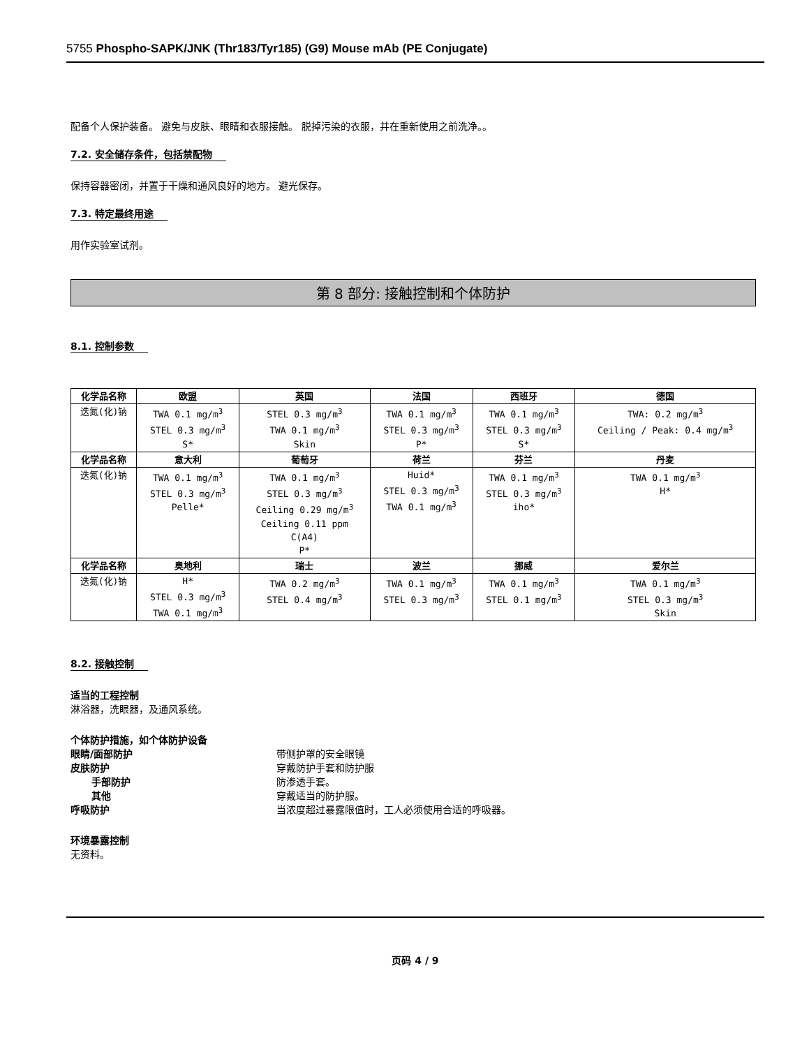5755 Phospho-SAPK/JNK (Thr183/Tyr185) (G9) Mouse mAb (PE Conjugate)
配备个人保护装备。 避免与皮肤、眼睛和衣服接触。 脱掉污染的衣服，并在重新使用之前洗净。。
7.2. 安全储存条件，包括禁配物
保持容器密闭，并置于干燥和通风良好的地方。 避光保存。
7.3. 特定最终用途
用作实验室试剂。
第 8 部分: 接触控制和个体防护
8.1. 控制参数
| 化学品名称 | 欧盟 | 英国 | 法国 | 西班牙 | 德国 |
| --- | --- | --- | --- | --- | --- |
| 迭氮(化)钠 | TWA 0.1 mg/m<sup>3</sup> STEL 0.3 mg/m<sup>3</sup> S* | STEL 0.3 mg/m<sup>3</sup> TWA 0.1 mg/m<sup>3</sup> Skin | TWA 0.1 mg/m<sup>3</sup> STEL 0.3 mg/m<sup>3</sup> P* | TWA 0.1 mg/m<sup>3</sup> STEL 0.3 mg/m<sup>3</sup> S* | TWA: 0.2 mg/m<sup>3</sup> Ceiling / Peak: 0.4 mg/m<sup>3</sup> |
| 化学品名称 | 意大利 | 葡萄牙 | 荷兰 | 芬兰 | 丹麦 |
| 迭氮(化)钠 | TWA 0.1 mg/m<sup>3</sup> STEL 0.3 mg/m<sup>3</sup> Pelle* | TWA 0.1 mg/m<sup>3</sup> STEL 0.3 mg/m<sup>3</sup> Ceiling 0.29 mg/m<sup>3</sup> Ceiling 0.11 ppm C(A4) P* | Huid* STEL 0.3 mg/m<sup>3</sup> TWA 0.1 mg/m<sup>3</sup> | TWA 0.1 mg/m<sup>3</sup> STEL 0.3 mg/m<sup>3</sup> iho* | TWA 0.1 mg/m<sup>3</sup> H* |
| 化学品名称 | 奥地利 | 瑞士 | 波兰 | 挪威 | 爱尔兰 |
| 迭氮(化)钠 | H* STEL 0.3 mg/m<sup>3</sup> TWA 0.1 mg/m<sup>3</sup> | TWA 0.2 mg/m<sup>3</sup> STEL 0.4 mg/m<sup>3</sup> | TWA 0.1 mg/m<sup>3</sup> STEL 0.3 mg/m<sup>3</sup> | TWA 0.1 mg/m<sup>3</sup> STEL 0.1 mg/m<sup>3</sup> | TWA 0.1 mg/m<sup>3</sup> STEL 0.3 mg/m<sup>3</sup> Skin |
8.2. 接触控制
适当的工程控制
淋浴器，洗眼器，及通风系统。
个体防护措施，如个体防护设备
眼睛/面部防护 带侧护罩的安全眼镜
皮肤防护 穿戴防护手套和防护服
手部防护 防渗透手套。
其他 穿戴适当的防护服。
呼吸防护 当浓度超过暴露限值时，工人必须使用合适的呼吸器。
环境暴露控制
无资料。
页码 4 / 9